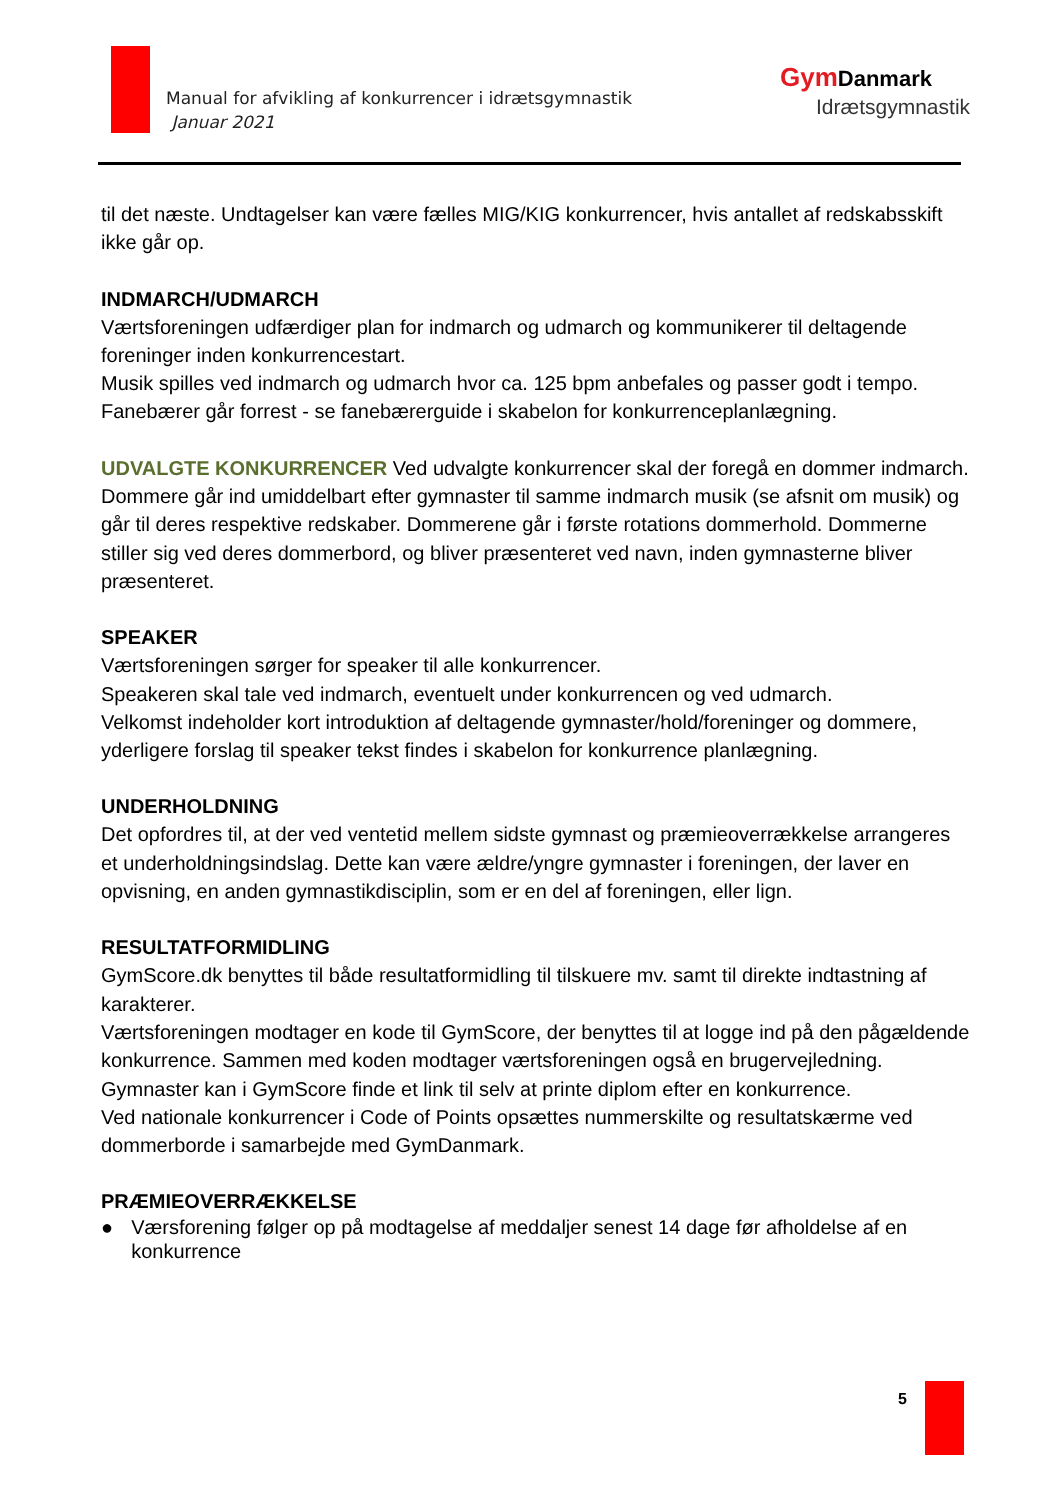Manual for afvikling af konkurrencer i idrætsgymnastik
Januar 2021
Gym Danmark
Idrætsgymnastik
til det næste. Undtagelser kan være fælles MIG/KIG konkurrencer, hvis antallet af redskabsskift ikke går op.
INDMARCH/UDMARCH
Værtsforeningen udfærdiger plan for indmarch og udmarch og kommunikerer til deltagende foreninger inden konkurrencestart.
Musik spilles ved indmarch og udmarch hvor ca. 125 bpm anbefales og passer godt i tempo.
Fanebærer går forrest - se fanebærerguide i skabelon for konkurrenceplanlægning.
UDVALGTE KONKURRENCER Ved udvalgte konkurrencer skal der foregå en dommer indmarch. Dommere går ind umiddelbart efter gymnaster til samme indmarch musik (se afsnit om musik) og går til deres respektive redskaber. Dommerene går i første rotations dommerhold. Dommerne stiller sig ved deres dommerbord, og bliver præsenteret ved navn, inden gymnasterne bliver præsenteret.
SPEAKER
Værtsforeningen sørger for speaker til alle konkurrencer.
Speakeren skal tale ved indmarch, eventuelt under konkurrencen og ved udmarch.
Velkomst indeholder kort introduktion af deltagende gymnaster/hold/foreninger og dommere, yderligere forslag til speaker tekst findes i skabelon for konkurrence planlægning.
UNDERHOLDNING
Det opfordres til, at der ved ventetid mellem sidste gymnast og præmieoverrækkelse arrangeres et underholdningsindslag. Dette kan være ældre/yngre gymnaster i foreningen, der laver en opvisning, en anden gymnastikdisciplin, som er en del af foreningen, eller lign.
RESULTATFORMIDLING
GymScore.dk benyttes til både resultatformidling til tilskuere mv. samt til direkte indtastning af karakterer.
Værtsforeningen modtager en kode til GymScore, der benyttes til at logge ind på den pågældende konkurrence. Sammen med koden modtager værtsforeningen også en brugervejledning.
Gymnaster kan i GymScore finde et link til selv at printe diplom efter en konkurrence.
Ved nationale konkurrencer i Code of Points opsættes nummerskilte og resultatskærme ved dommerborde i samarbejde med GymDanmark.
PRÆMIEOVERRÆKKELSE
● Værsforening følger op på modtagelse af meddaljer senest 14 dage før afholdelse af en konkurrence
5